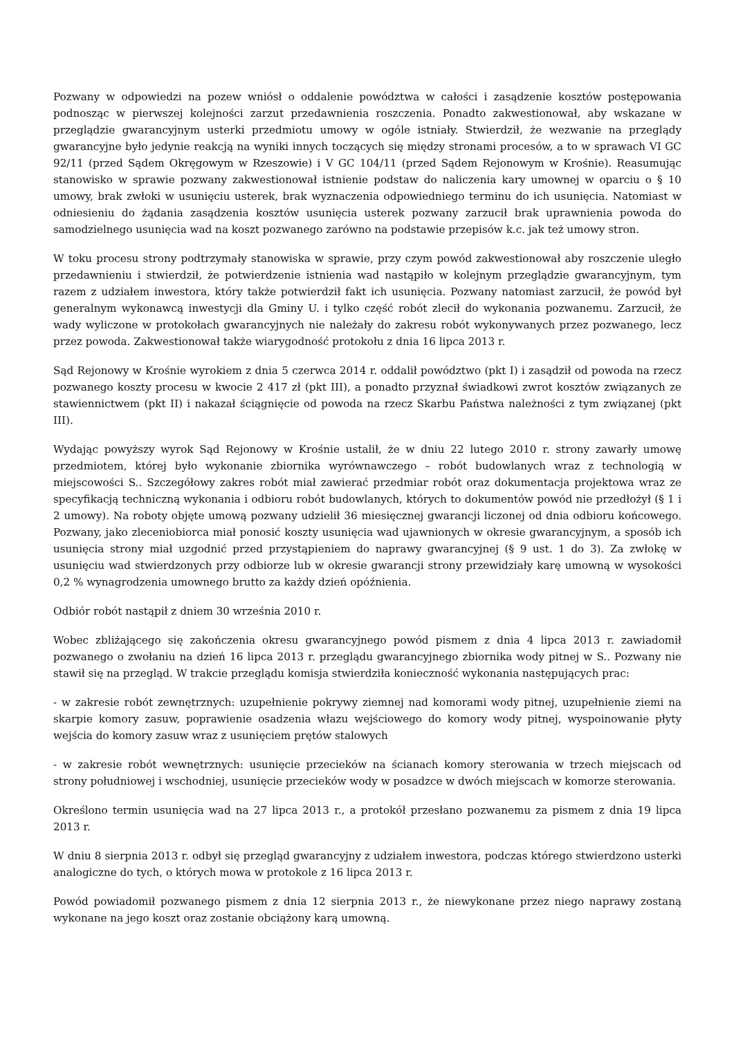Pozwany w odpowiedzi na pozew wniósł o oddalenie powództwa w całości i zasądzenie kosztów postępowania podnosząc w pierwszej kolejności zarzut przedawnienia roszczenia. Ponadto zakwestionował, aby wskazane w przeglądzie gwarancyjnym usterki przedmiotu umowy w ogóle istniały. Stwierdził, że wezwanie na przeglądy gwarancyjne było jedynie reakcją na wyniki innych toczących się między stronami procesów, a to w sprawach VI GC 92/11 (przed Sądem Okręgowym w Rzeszowie) i V GC 104/11 (przed Sądem Rejonowym w Krośnie). Reasumując stanowisko w sprawie pozwany zakwestionował istnienie podstaw do naliczenia kary umownej w oparciu o § 10 umowy, brak zwłoki w usunięciu usterek, brak wyznaczenia odpowiedniego terminu do ich usunięcia. Natomiast w odniesieniu do żądania zasądzenia kosztów usunięcia usterek pozwany zarzucił brak uprawnienia powoda do samodzielnego usunięcia wad na koszt pozwanego zarówno na podstawie przepisów k.c. jak też umowy stron.
W toku procesu strony podtrzymały stanowiska w sprawie, przy czym powód zakwestionował aby roszczenie uległo przedawnieniu i stwierdził, że potwierdzenie istnienia wad nastąpiło w kolejnym przeglądzie gwarancyjnym, tym razem z udziałem inwestora, który także potwierdził fakt ich usunięcia. Pozwany natomiast zarzucił, że powód był generalnym wykonawcą inwestycji dla Gminy U. i tylko część robót zlecił do wykonania pozwanemu. Zarzucił, że wady wyliczone w protokołach gwarancyjnych nie należały do zakresu robót wykonywanych przez pozwanego, lecz przez powoda. Zakwestionował także wiarygodność protokołu z dnia 16 lipca 2013 r.
Sąd Rejonowy w Krośnie wyrokiem z dnia 5 czerwca 2014 r. oddalił powództwo (pkt I) i zasądził od powoda na rzecz pozwanego koszty procesu w kwocie 2 417 zł (pkt III), a ponadto przyznał świadkowi zwrot kosztów związanych ze stawiennictwem (pkt II) i nakazał ściągnięcie od powoda na rzecz Skarbu Państwa należności z tym związanej (pkt III).
Wydając powyższy wyrok Sąd Rejonowy w Krośnie ustalił, że w dniu 22 lutego 2010 r. strony zawarły umowę przedmiotem, której było wykonanie zbiornika wyrównawczego – robót budowlanych wraz z technologią w miejscowości S.. Szczegółowy zakres robót miał zawierać przedmiar robót oraz dokumentacja projektowa wraz ze specyfikacją techniczną wykonania i odbioru robót budowlanych, których to dokumentów powód nie przedłożył (§ 1 i 2 umowy). Na roboty objęte umową pozwany udzielił 36 miesięcznej gwarancji liczonej od dnia odbioru końcowego. Pozwany, jako zleceniobiorca miał ponosić koszty usunięcia wad ujawnionych w okresie gwarancyjnym, a sposób ich usunięcia strony miał uzgodnić przed przystąpieniem do naprawy gwarancyjnej (§ 9 ust. 1 do 3). Za zwłokę w usunięciu wad stwierdzonych przy odbiorze lub w okresie gwarancji strony przewidziały karę umowną w wysokości 0,2 % wynagrodzenia umownego brutto za każdy dzień opóźnienia.
Odbiór robót nastąpił z dniem 30 września 2010 r.
Wobec zbliżającego się zakończenia okresu gwarancyjnego powód pismem z dnia 4 lipca 2013 r. zawiadomił pozwanego o zwołaniu na dzień 16 lipca 2013 r. przeglądu gwarancyjnego zbiornika wody pitnej w S.. Pozwany nie stawił się na przegląd. W trakcie przeglądu komisja stwierdziła konieczność wykonania następujących prac:
- w zakresie robót zewnętrznych: uzupełnienie pokrywy ziemnej nad komorami wody pitnej, uzupełnienie ziemi na skarpie komory zasuw, poprawienie osadzenia włazu wejściowego do komory wody pitnej, wyspoinowanie płyty wejścia do komory zasuw wraz z usunięciem prętów stalowych
- w zakresie robót wewnętrznych: usunięcie przecieków na ścianach komory sterowania w trzech miejscach od strony południowej i wschodniej, usunięcie przecieków wody w posadzce w dwóch miejscach w komorze sterowania.
Określono termin usunięcia wad na 27 lipca 2013 r., a protokół przesłano pozwanemu za pismem z dnia 19 lipca 2013 r.
W dniu 8 sierpnia 2013 r. odbył się przegląd gwarancyjny z udziałem inwestora, podczas którego stwierdzono usterki analogiczne do tych, o których mowa w protokole z 16 lipca 2013 r.
Powód powiadomił pozwanego pismem z dnia 12 sierpnia 2013 r., że niewykonane przez niego naprawy zostaną wykonane na jego koszt oraz zostanie obciążony karą umowną.